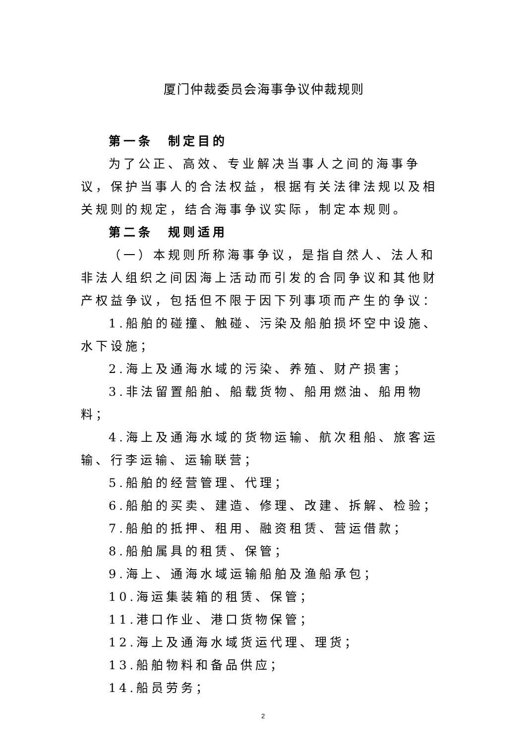厦门仲裁委员会海事争议仲裁规则
第一条　制定目的
为了公正、高效、专业解决当事人之间的海事争议，保护当事人的合法权益，根据有关法律法规以及相关规则的规定，结合海事争议实际，制定本规则。
第二条　规则适用
（一）本规则所称海事争议，是指自然人、法人和非法人组织之间因海上活动而引发的合同争议和其他财产权益争议，包括但不限于因下列事项而产生的争议：
1.船舶的碰撞、触碰、污染及船舶损坏空中设施、水下设施；
2.海上及通海水域的污染、养殖、财产损害；
3.非法留置船舶、船载货物、船用燃油、船用物料；
4.海上及通海水域的货物运输、航次租船、旅客运输、行李运输、运输联营；
5.船舶的经营管理、代理；
6.船舶的买卖、建造、修理、改建、拆解、检验；
7.船舶的抵押、租用、融资租赁、营运借款；
8.船舶属具的租赁、保管；
9.海上、通海水域运输船舶及渔船承包；
10.海运集装箱的租赁、保管；
11.港口作业、港口货物保管；
12.海上及通海水域货运代理、理货；
13.船舶物料和备品供应；
14.船员劳务；
2